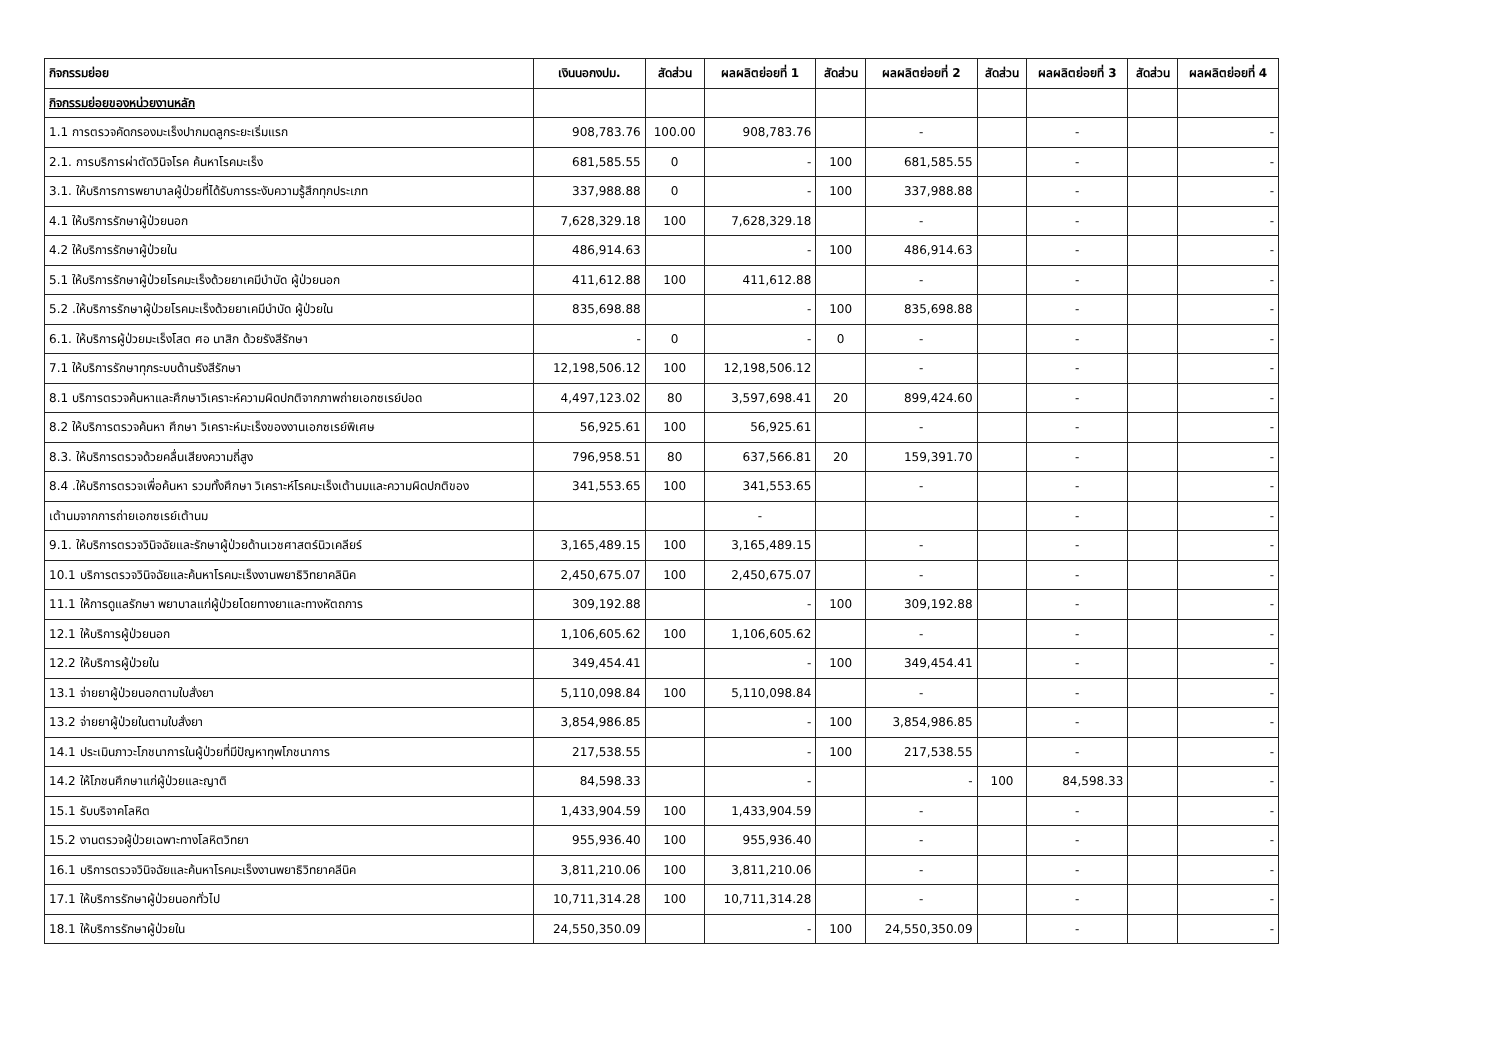| กิจกรรมย่อย | เงินนอกงปม. | สัดส่วน | ผลผลิตย่อยที่ 1 | สัดส่วน | ผลผลิตย่อยที่ 2 | สัดส่วน | ผลผลิตย่อยที่ 3 | สัดส่วน | ผลผลิตย่อยที่ 4 |
| --- | --- | --- | --- | --- | --- | --- | --- | --- | --- |
| กิจกรรมย่อยของหน่วยงานหลัก | | | | | | | | | |
| 1.1 การตรวจคัดกรองมะเร็งปากมดลูกระยะเริ่มแรก | 908,783.76 | 100.00 | 908,783.76 | | - | | - | | - |
| 2.1. การบริการผ่าตัดวินิจโรค ค้นหาโรคมะเร็ง | 681,585.55 | 0 | - | 100 | 681,585.55 | | - | | - |
| 3.1. ให้บริการการพยาบาลผู้ป่วยที่ได้รับการระงับความรู้สึกทุกประเภท | 337,988.88 | 0 | - | 100 | 337,988.88 | | - | | - |
| 4.1 ให้บริการรักษาผู้ป่วยนอก | 7,628,329.18 | 100 | 7,628,329.18 | | - | | - | | - |
| 4.2 ให้บริการรักษาผู้ป่วยใน | 486,914.63 | | - | 100 | 486,914.63 | | - | | - |
| 5.1 ให้บริการรักษาผู้ป่วยโรคมะเร็งด้วยยาเคมีบำบัด ผู้ป่วยนอก | 411,612.88 | 100 | 411,612.88 | | - | | - | | - |
| 5.2 .ให้บริการรักษาผู้ป่วยโรคมะเร็งด้วยยาเคมีบำบัด ผู้ป่วยใน | 835,698.88 | | - | 100 | 835,698.88 | | - | | - |
| 6.1. ให้บริการผู้ป่วยมะเร็งโสต ศอ นาสิก ด้วยรังสีรักษา | - | 0 | - | 0 | - | | - | | - |
| 7.1 ให้บริการรักษาทุกระบบด้านรังสีรักษา | 12,198,506.12 | 100 | 12,198,506.12 | | - | | - | | - |
| 8.1 บริการตรวจค้นหาและศึกษาวิเคราะห์ความผิดปกติจากภาพถ่ายเอกซเรย์ปอด | 4,497,123.02 | 80 | 3,597,698.41 | 20 | 899,424.60 | | - | | - |
| 8.2 ให้บริการตรวจค้นหา ศึกษา วิเคราะห์มะเร็งของงานเอกซเรย์พิเศษ | 56,925.61 | 100 | 56,925.61 | | - | | - | | - |
| 8.3. ให้บริการตรวจด้วยคลื่นเสียงความถี่สูง | 796,958.51 | 80 | 637,566.81 | 20 | 159,391.70 | | - | | - |
| 8.4 .ให้บริการตรวจเพื่อค้นหา รวมทั้งศึกษา วิเคราะห์โรคมะเร็งเต้านมและความผิดปกติของ | 341,553.65 | 100 | 341,553.65 | | - | | - | | - |
| เต้านมจากการถ่ายเอกซเรย์เต้านม | | | - | | | | - | | - |
| 9.1. ให้บริการตรวจวินิจฉัยและรักษาผู้ป่วยด้านเวชศาสตร์นิวเคลียร์ | 3,165,489.15 | 100 | 3,165,489.15 | | - | | - | | - |
| 10.1 บริการตรวจวินิจฉัยและค้นหาโรคมะเร็งงานพยาธิวิทยาคลินิค | 2,450,675.07 | 100 | 2,450,675.07 | | - | | - | | - |
| 11.1 ให้การดูแลรักษา พยาบาลแก่ผู้ป่วยโดยทางยาและทางหัตถการ | 309,192.88 | | - | 100 | 309,192.88 | | - | | - |
| 12.1 ให้บริการผู้ป่วยนอก | 1,106,605.62 | 100 | 1,106,605.62 | | - | | - | | - |
| 12.2 ให้บริการผู้ป่วยใน | 349,454.41 | | - | 100 | 349,454.41 | | - | | - |
| 13.1 จ่ายยาผู้ป่วยนอกตามใบสั่งยา | 5,110,098.84 | 100 | 5,110,098.84 | | - | | - | | - |
| 13.2 จ่ายยาผู้ป่วยในตามใบสั่งยา | 3,854,986.85 | | - | 100 | 3,854,986.85 | | - | | - |
| 14.1 ประเมินภาวะโภชนาการในผู้ป่วยที่มีปัญหาทุพโภชนาการ | 217,538.55 | | - | 100 | 217,538.55 | | - | | - |
| 14.2 ให้โภชนศึกษาแก่ผู้ป่วยและญาติ | 84,598.33 | | - | | - | 100 | 84,598.33 | | - |
| 15.1 รับบริจาคโลหิต | 1,433,904.59 | 100 | 1,433,904.59 | | - | | - | | - |
| 15.2 งานตรวจผู้ป่วยเฉพาะทางโลหิตวิทยา | 955,936.40 | 100 | 955,936.40 | | - | | - | | - |
| 16.1 บริการตรวจวินิจฉัยและค้นหาโรคมะเร็งงานพยาธิวิทยาคลีนิค | 3,811,210.06 | 100 | 3,811,210.06 | | - | | - | | - |
| 17.1 ให้บริการรักษาผู้ป่วยนอกทั่วไป | 10,711,314.28 | 100 | 10,711,314.28 | | - | | - | | - |
| 18.1 ให้บริการรักษาผู้ป่วยใน | 24,550,350.09 | | - | 100 | 24,550,350.09 | | - | | - |